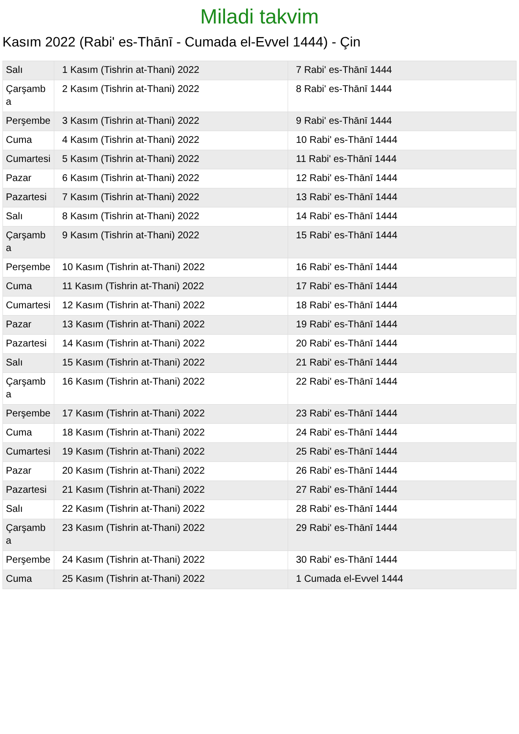Miladi takvim
Kasım 2022 (Rabi' es-Thānī - Cumada el-Evvel 1444) - Çin
| Salı | 1 Kasım (Tishrin at-Thani) 2022 | 7 Rabi' es-Thānī 1444 |
| Çarşamba | 2 Kasım (Tishrin at-Thani) 2022 | 8 Rabi' es-Thānī 1444 |
| Perşembe | 3 Kasım (Tishrin at-Thani) 2022 | 9 Rabi' es-Thānī 1444 |
| Cuma | 4 Kasım (Tishrin at-Thani) 2022 | 10 Rabi' es-Thānī 1444 |
| Cumartesi | 5 Kasım (Tishrin at-Thani) 2022 | 11 Rabi' es-Thānī 1444 |
| Pazar | 6 Kasım (Tishrin at-Thani) 2022 | 12 Rabi' es-Thānī 1444 |
| Pazartesi | 7 Kasım (Tishrin at-Thani) 2022 | 13 Rabi' es-Thānī 1444 |
| Salı | 8 Kasım (Tishrin at-Thani) 2022 | 14 Rabi' es-Thānī 1444 |
| Çarşamba | 9 Kasım (Tishrin at-Thani) 2022 | 15 Rabi' es-Thānī 1444 |
| Perşembe | 10 Kasım (Tishrin at-Thani) 2022 | 16 Rabi' es-Thānī 1444 |
| Cuma | 11 Kasım (Tishrin at-Thani) 2022 | 17 Rabi' es-Thānī 1444 |
| Cumartesi | 12 Kasım (Tishrin at-Thani) 2022 | 18 Rabi' es-Thānī 1444 |
| Pazar | 13 Kasım (Tishrin at-Thani) 2022 | 19 Rabi' es-Thānī 1444 |
| Pazartesi | 14 Kasım (Tishrin at-Thani) 2022 | 20 Rabi' es-Thānī 1444 |
| Salı | 15 Kasım (Tishrin at-Thani) 2022 | 21 Rabi' es-Thānī 1444 |
| Çarşamba | 16 Kasım (Tishrin at-Thani) 2022 | 22 Rabi' es-Thānī 1444 |
| Perşembe | 17 Kasım (Tishrin at-Thani) 2022 | 23 Rabi' es-Thānī 1444 |
| Cuma | 18 Kasım (Tishrin at-Thani) 2022 | 24 Rabi' es-Thānī 1444 |
| Cumartesi | 19 Kasım (Tishrin at-Thani) 2022 | 25 Rabi' es-Thānī 1444 |
| Pazar | 20 Kasım (Tishrin at-Thani) 2022 | 26 Rabi' es-Thānī 1444 |
| Pazartesi | 21 Kasım (Tishrin at-Thani) 2022 | 27 Rabi' es-Thānī 1444 |
| Salı | 22 Kasım (Tishrin at-Thani) 2022 | 28 Rabi' es-Thānī 1444 |
| Çarşamba | 23 Kasım (Tishrin at-Thani) 2022 | 29 Rabi' es-Thānī 1444 |
| Perşembe | 24 Kasım (Tishrin at-Thani) 2022 | 30 Rabi' es-Thānī 1444 |
| Cuma | 25 Kasım (Tishrin at-Thani) 2022 | 1 Cumada el-Evvel 1444 |